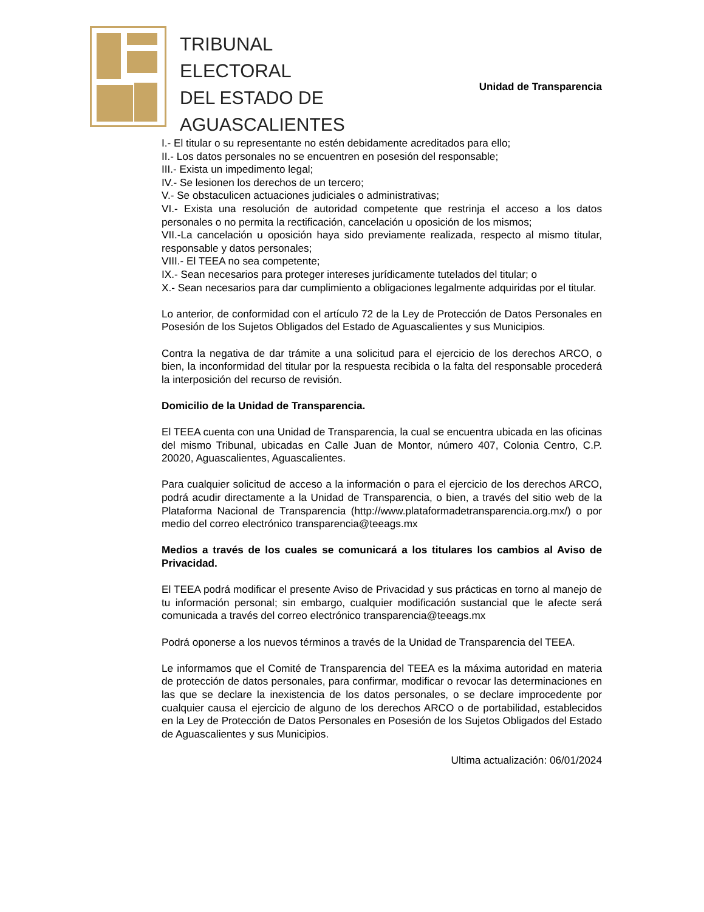TRIBUNAL
ELECTORAL
DEL ESTADO DE
AGUASCALIENTES
Unidad de Transparencia
I.- El titular o su representante no estén debidamente acreditados para ello;
II.- Los datos personales no se encuentren en posesión del responsable;
III.- Exista un impedimento legal;
IV.- Se lesionen los derechos de un tercero;
V.- Se obstaculicen actuaciones judiciales o administrativas;
VI.- Exista una resolución de autoridad competente que restrinja el acceso a los datos personales o no permita la rectificación, cancelación u oposición de los mismos;
VII.-La cancelación u oposición haya sido previamente realizada, respecto al mismo titular, responsable y datos personales;
VIII.- El TEEA no sea competente;
IX.- Sean necesarios para proteger intereses jurídicamente tutelados del titular; o
X.- Sean necesarios para dar cumplimiento a obligaciones legalmente adquiridas por el titular.
Lo anterior, de conformidad con el artículo 72 de la Ley de Protección de Datos Personales en Posesión de los Sujetos Obligados del Estado de Aguascalientes y sus Municipios.
Contra la negativa de dar trámite a una solicitud para el ejercicio de los derechos ARCO, o bien, la inconformidad del titular por la respuesta recibida o la falta del responsable procederá la interposición del recurso de revisión.
Domicilio de la Unidad de Transparencia.
El TEEA cuenta con una Unidad de Transparencia, la cual se encuentra ubicada en las oficinas del mismo Tribunal, ubicadas en Calle Juan de Montor, número 407, Colonia Centro, C.P. 20020, Aguascalientes, Aguascalientes.
Para cualquier solicitud de acceso a la información o para el ejercicio de los derechos ARCO, podrá acudir directamente a la Unidad de Transparencia, o bien, a través del sitio web de la Plataforma Nacional de Transparencia (http://www.plataformadetransparencia.org.mx/) o por medio del correo electrónico transparencia@teeags.mx
Medios a través de los cuales se comunicará a los titulares los cambios al Aviso de Privacidad.
El TEEA podrá modificar el presente Aviso de Privacidad y sus prácticas en torno al manejo de tu información personal; sin embargo, cualquier modificación sustancial que le afecte será comunicada a través del correo electrónico transparencia@teeags.mx
Podrá oponerse a los nuevos términos a través de la Unidad de Transparencia del TEEA.
Le informamos que el Comité de Transparencia del TEEA es la máxima autoridad en materia de protección de datos personales, para confirmar, modificar o revocar las determinaciones en las que se declare la inexistencia de los datos personales, o se declare improcedente por cualquier causa el ejercicio de alguno de los derechos ARCO o de portabilidad, establecidos en la Ley de Protección de Datos Personales en Posesión de los Sujetos Obligados del Estado de Aguascalientes y sus Municipios.
Ultima actualización: 06/01/2024